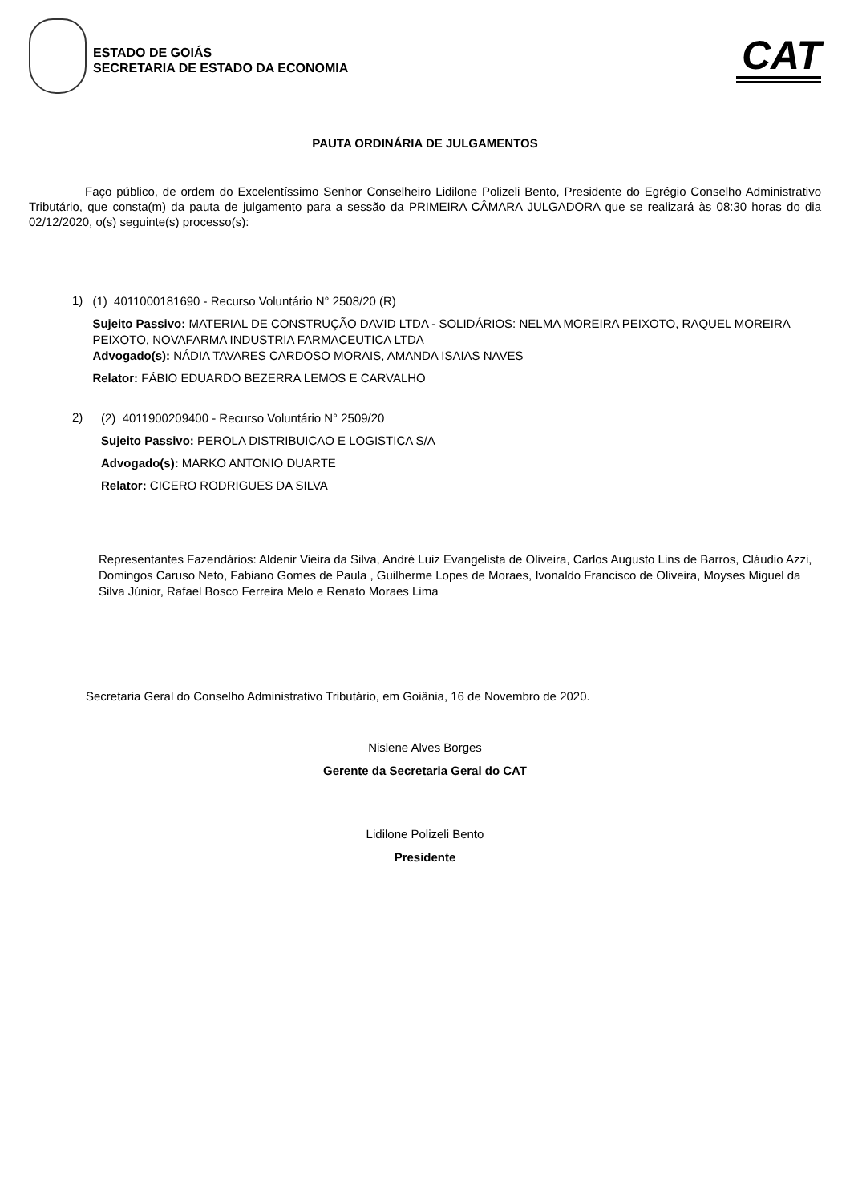ESTADO DE GOIÁS
SECRETARIA DE ESTADO DA ECONOMIA
CAT
PAUTA ORDINÁRIA DE JULGAMENTOS
Faço público, de ordem do Excelentíssimo Senhor Conselheiro Lidilone Polizeli Bento, Presidente do Egrégio Conselho Administrativo Tributário, que consta(m) da pauta de julgamento para a sessão da PRIMEIRA CÂMARA JULGADORA que se realizará às 08:30 horas do dia 02/12/2020, o(s) seguinte(s) processo(s):
1)
(1) 4011000181690 - Recurso Voluntário N° 2508/20 (R)
Sujeito Passivo: MATERIAL DE CONSTRUÇÃO DAVID LTDA - SOLIDÁRIOS: NELMA MOREIRA PEIXOTO, RAQUEL MOREIRA PEIXOTO, NOVAFARMA INDUSTRIA FARMACEUTICA LTDA
Advogado(s): NÁDIA TAVARES CARDOSO MORAIS, AMANDA ISAIAS NAVES
Relator: FÁBIO EDUARDO BEZERRA LEMOS E CARVALHO
2)
(2) 4011900209400 - Recurso Voluntário N° 2509/20
Sujeito Passivo: PEROLA DISTRIBUICAO E LOGISTICA S/A
Advogado(s): MARKO ANTONIO DUARTE
Relator: CICERO RODRIGUES DA SILVA
Representantes Fazendários: Aldenir Vieira da Silva, André Luiz Evangelista de Oliveira, Carlos Augusto Lins de Barros, Cláudio Azzi, Domingos Caruso Neto, Fabiano Gomes de Paula , Guilherme Lopes de Moraes, Ivonaldo Francisco de Oliveira, Moyses Miguel da Silva Júnior, Rafael Bosco Ferreira Melo e Renato Moraes Lima
Secretaria Geral do Conselho Administrativo Tributário, em Goiânia, 16 de Novembro de 2020.
Nislene Alves Borges
Gerente da Secretaria Geral do CAT
Lidilone Polizeli Bento
Presidente